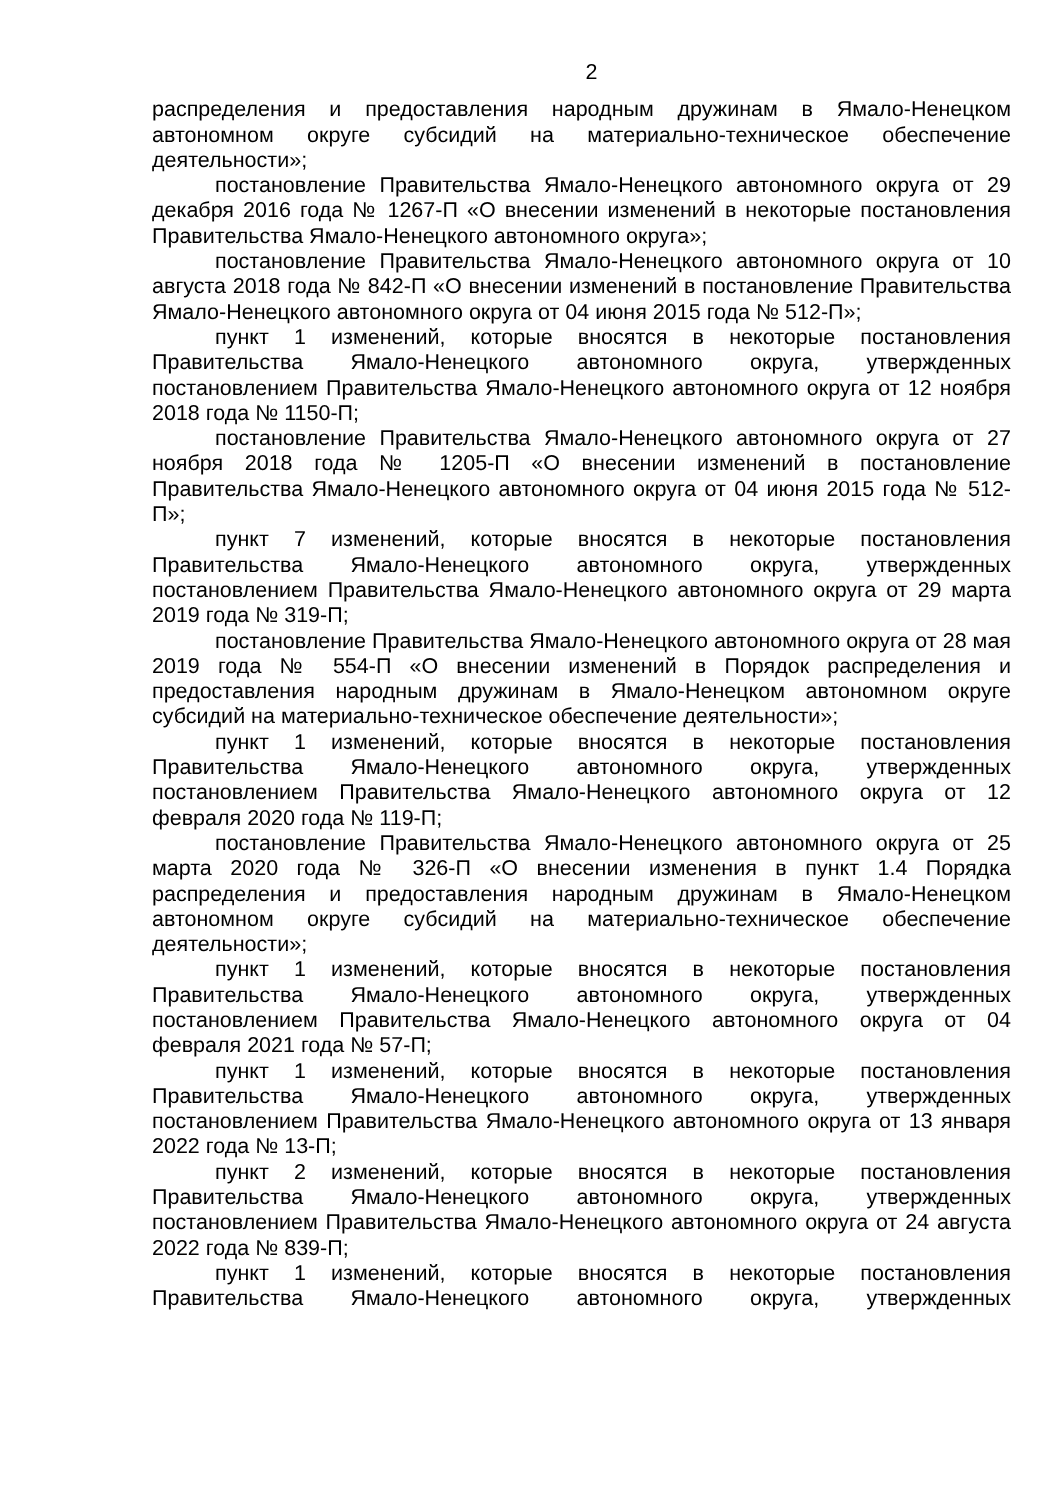2
распределения и предоставления народным дружинам в Ямало-Ненецком автономном округе субсидий на материально-техническое обеспечение деятельности»;
постановление Правительства Ямало-Ненецкого автономного округа от 29 декабря 2016 года № 1267-П «О внесении изменений в некоторые постановления Правительства Ямало-Ненецкого автономного округа»;
постановление Правительства Ямало-Ненецкого автономного округа от 10 августа 2018 года № 842-П «О внесении изменений в постановление Правительства Ямало-Ненецкого автономного округа от 04 июня 2015 года № 512-П»;
пункт 1 изменений, которые вносятся в некоторые постановления Правительства Ямало-Ненецкого автономного округа, утвержденных постановлением Правительства Ямало-Ненецкого автономного округа от 12 ноября 2018 года № 1150-П;
постановление Правительства Ямало-Ненецкого автономного округа от 27 ноября 2018 года № 1205-П «О внесении изменений в постановление Правительства Ямало-Ненецкого автономного округа от 04 июня 2015 года № 512-П»;
пункт 7 изменений, которые вносятся в некоторые постановления Правительства Ямало-Ненецкого автономного округа, утвержденных постановлением Правительства Ямало-Ненецкого автономного округа от 29 марта 2019 года № 319-П;
постановление Правительства Ямало-Ненецкого автономного округа от 28 мая 2019 года № 554-П «О внесении изменений в Порядок распределения и предоставления народным дружинам в Ямало-Ненецком автономном округе субсидий на материально-техническое обеспечение деятельности»;
пункт 1 изменений, которые вносятся в некоторые постановления Правительства Ямало-Ненецкого автономного округа, утвержденных постановлением Правительства Ямало-Ненецкого автономного округа от 12 февраля 2020 года № 119-П;
постановление Правительства Ямало-Ненецкого автономного округа от 25 марта 2020 года № 326-П «О внесении изменения в пункт 1.4 Порядка распределения и предоставления народным дружинам в Ямало-Ненецком автономном округе субсидий на материально-техническое обеспечение деятельности»;
пункт 1 изменений, которые вносятся в некоторые постановления Правительства Ямало-Ненецкого автономного округа, утвержденных постановлением Правительства Ямало-Ненецкого автономного округа от 04 февраля 2021 года № 57-П;
пункт 1 изменений, которые вносятся в некоторые постановления Правительства Ямало-Ненецкого автономного округа, утвержденных постановлением Правительства Ямало-Ненецкого автономного округа от 13 января 2022 года № 13-П;
пункт 2 изменений, которые вносятся в некоторые постановления Правительства Ямало-Ненецкого автономного округа, утвержденных постановлением Правительства Ямало-Ненецкого автономного округа от 24 августа 2022 года № 839-П;
пункт 1 изменений, которые вносятся в некоторые постановления Правительства Ямало-Ненецкого автономного округа, утвержденных